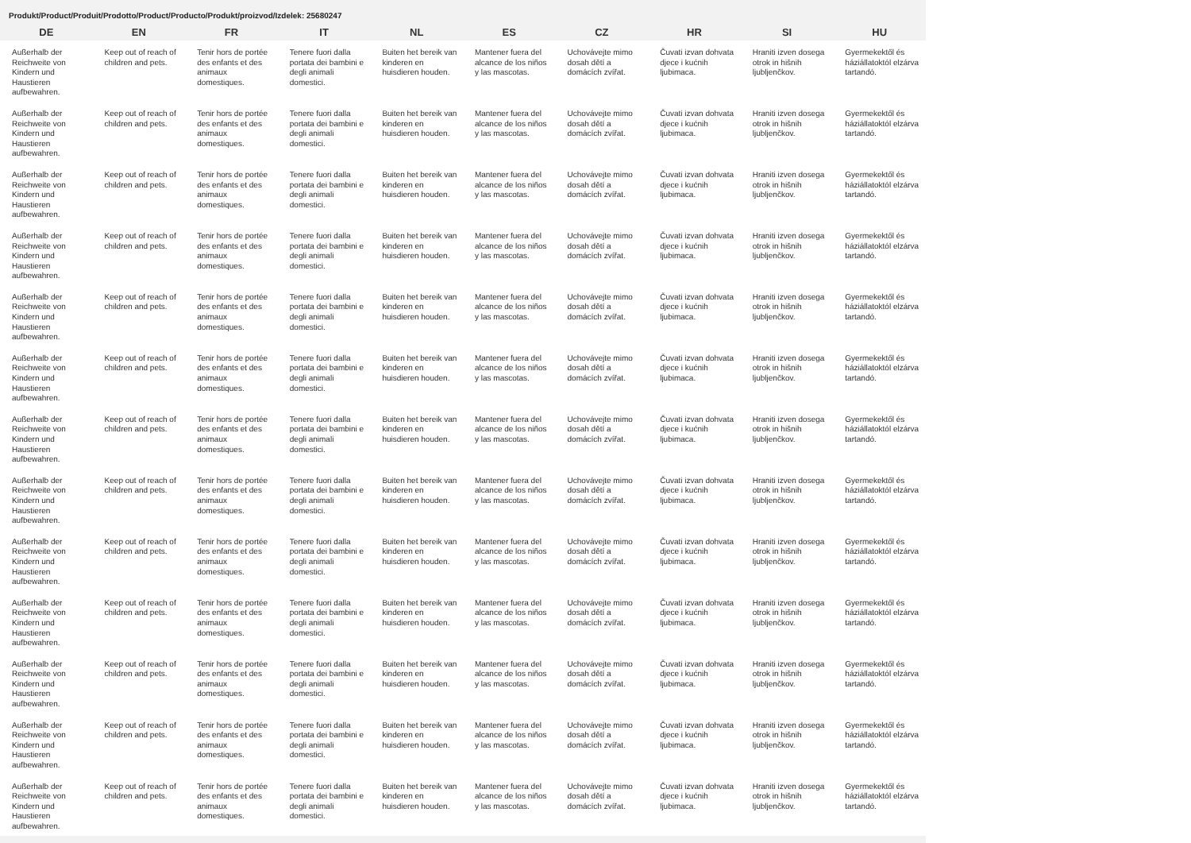Produkt/Product/Produit/Prodotto/Product/Producto/Produkt/proizvod/Izdelek: 25680247
| DE | EN | FR | IT | NL | ES | CZ | HR | SI | HU |
| --- | --- | --- | --- | --- | --- | --- | --- | --- | --- |
| Außerhalb der Reichweite von Kindern und Haustieren aufbewahren. | Keep out of reach of children and pets. | Tenir hors de portée des enfants et des animaux domestiques. | Tenere fuori dalla portata dei bambini e degli animali domestici. | Buiten het bereik van kinderen en huisdieren houden. | Mantener fuera del alcance de los niños y las mascotas. | Uchovávejte mimo dosah dětí a domácích zvířat. | Čuvati izvan dohvata djece i kućnih ljubimaca. | Hraniti izven dosega otrok in hišnih ljubljenčkov. | Gyermekektől és háziállatoktól elzárva tartandó. |
| Außerhalb der Reichweite von Kindern und Haustieren aufbewahren. | Keep out of reach of children and pets. | Tenir hors de portée des enfants et des animaux domestiques. | Tenere fuori dalla portata dei bambini e degli animali domestici. | Buiten het bereik van kinderen en huisdieren houden. | Mantener fuera del alcance de los niños y las mascotas. | Uchovávejte mimo dosah dětí a domácích zvířat. | Čuvati izvan dohvata djece i kućnih ljubimaca. | Hraniti izven dosega otrok in hišnih ljubljenčkov. | Gyermekektől és háziállatoktól elzárva tartandó. |
| Außerhalb der Reichweite von Kindern und Haustieren aufbewahren. | Keep out of reach of children and pets. | Tenir hors de portée des enfants et des animaux domestiques. | Tenere fuori dalla portata dei bambini e degli animali domestici. | Buiten het bereik van kinderen en huisdieren houden. | Mantener fuera del alcance de los niños y las mascotas. | Uchovávejte mimo dosah dětí a domácích zvířat. | Čuvati izvan dohvata djece i kućnih ljubimaca. | Hraniti izven dosega otrok in hišnih ljubljenčkov. | Gyermekektől és háziállatoktól elzárva tartandó. |
| Außerhalb der Reichweite von Kindern und Haustieren aufbewahren. | Keep out of reach of children and pets. | Tenir hors de portée des enfants et des animaux domestiques. | Tenere fuori dalla portata dei bambini e degli animali domestici. | Buiten het bereik van kinderen en huisdieren houden. | Mantener fuera del alcance de los niños y las mascotas. | Uchovávejte mimo dosah dětí a domácích zvířat. | Čuvati izvan dohvata djece i kućnih ljubimaca. | Hraniti izven dosega otrok in hišnih ljubljenčkov. | Gyermekektől és háziállatoktól elzárva tartandó. |
| Außerhalb der Reichweite von Kindern und Haustieren aufbewahren. | Keep out of reach of children and pets. | Tenir hors de portée des enfants et des animaux domestiques. | Tenere fuori dalla portata dei bambini e degli animali domestici. | Buiten het bereik van kinderen en huisdieren houden. | Mantener fuera del alcance de los niños y las mascotas. | Uchovávejte mimo dosah dětí a domácích zvířat. | Čuvati izvan dohvata djece i kućnih ljubimaca. | Hraniti izven dosega otrok in hišnih ljubljenčkov. | Gyermekektől és háziállatoktól elzárva tartandó. |
| Außerhalb der Reichweite von Kindern und Haustieren aufbewahren. | Keep out of reach of children and pets. | Tenir hors de portée des enfants et des animaux domestiques. | Tenere fuori dalla portata dei bambini e degli animali domestici. | Buiten het bereik van kinderen en huisdieren houden. | Mantener fuera del alcance de los niños y las mascotas. | Uchovávejte mimo dosah dětí a domácích zvířat. | Čuvati izvan dohvata djece i kućnih ljubimaca. | Hraniti izven dosega otrok in hišnih ljubljenčkov. | Gyermekektől és háziállatoktól elzárva tartandó. |
| Außerhalb der Reichweite von Kindern und Haustieren aufbewahren. | Keep out of reach of children and pets. | Tenir hors de portée des enfants et des animaux domestiques. | Tenere fuori dalla portata dei bambini e degli animali domestici. | Buiten het bereik van kinderen en huisdieren houden. | Mantener fuera del alcance de los niños y las mascotas. | Uchovávejte mimo dosah dětí a domácích zvířat. | Čuvati izvan dohvata djece i kućnih ljubimaca. | Hraniti izven dosega otrok in hišnih ljubljenčkov. | Gyermekektől és háziállatoktól elzárva tartandó. |
| Außerhalb der Reichweite von Kindern und Haustieren aufbewahren. | Keep out of reach of children and pets. | Tenir hors de portée des enfants et des animaux domestiques. | Tenere fuori dalla portata dei bambini e degli animali domestici. | Buiten het bereik van kinderen en huisdieren houden. | Mantener fuera del alcance de los niños y las mascotas. | Uchovávejte mimo dosah dětí a domácích zvířat. | Čuvati izvan dohvata djece i kućnih ljubimaca. | Hraniti izven dosega otrok in hišnih ljubljenčkov. | Gyermekektől és háziállatoktól elzárva tartandó. |
| Außerhalb der Reichweite von Kindern und Haustieren aufbewahren. | Keep out of reach of children and pets. | Tenir hors de portée des enfants et des animaux domestiques. | Tenere fuori dalla portata dei bambini e degli animali domestici. | Buiten het bereik van kinderen en huisdieren houden. | Mantener fuera del alcance de los niños y las mascotas. | Uchovávejte mimo dosah dětí a domácích zvířat. | Čuvati izvan dohvata djece i kućnih ljubimaca. | Hraniti izven dosega otrok in hišnih ljubljenčkov. | Gyermekektől és háziállatoktól elzárva tartandó. |
| Außerhalb der Reichweite von Kindern und Haustieren aufbewahren. | Keep out of reach of children and pets. | Tenir hors de portée des enfants et des animaux domestiques. | Tenere fuori dalla portata dei bambini e degli animali domestici. | Buiten het bereik van kinderen en huisdieren houden. | Mantener fuera del alcance de los niños y las mascotas. | Uchovávejte mimo dosah dětí a domácích zvířat. | Čuvati izvan dohvata djece i kućnih ljubimaca. | Hraniti izven dosega otrok in hišnih ljubljenčkov. | Gyermekektől és háziállatoktól elzárva tartandó. |
| Außerhalb der Reichweite von Kindern und Haustieren aufbewahren. | Keep out of reach of children and pets. | Tenir hors de portée des enfants et des animaux domestiques. | Tenere fuori dalla portata dei bambini e degli animali domestici. | Buiten het bereik van kinderen en huisdieren houden. | Mantener fuera del alcance de los niños y las mascotas. | Uchovávejte mimo dosah dětí a domácích zvířat. | Čuvati izvan dohvata djece i kućnih ljubimaca. | Hraniti izven dosega otrok in hišnih ljubljenčkov. | Gyermekektől és háziállatoktól elzárva tartandó. |
| Außerhalb der Reichweite von Kindern und Haustieren aufbewahren. | Keep out of reach of children and pets. | Tenir hors de portée des enfants et des animaux domestiques. | Tenere fuori dalla portata dei bambini e degli animali domestici. | Buiten het bereik van kinderen en huisdieren houden. | Mantener fuera del alcance de los niños y las mascotas. | Uchovávejte mimo dosah dětí a domácích zvířat. | Čuvati izvan dohvata djece i kućnih ljubimaca. | Hraniti izven dosega otrok in hišnih ljubljenčkov. | Gyermekektől és háziállatoktól elzárva tartandó. |
| Außerhalb der Reichweite von Kindern und Haustieren aufbewahren. | Keep out of reach of children and pets. | Tenir hors de portée des enfants et des animaux domestiques. | Tenere fuori dalla portata dei bambini e degli animali domestici. | Buiten het bereik van kinderen en huisdieren houden. | Mantener fuera del alcance de los niños y las mascotas. | Uchovávejte mimo dosah dětí a domácích zvířat. | Čuvati izvan dohvata djece i kućnih ljubimaca. | Hraniti izven dosega otrok in hišnih ljubljenčkov. | Gyermekektől és háziállatoktól elzárva tartandó. |